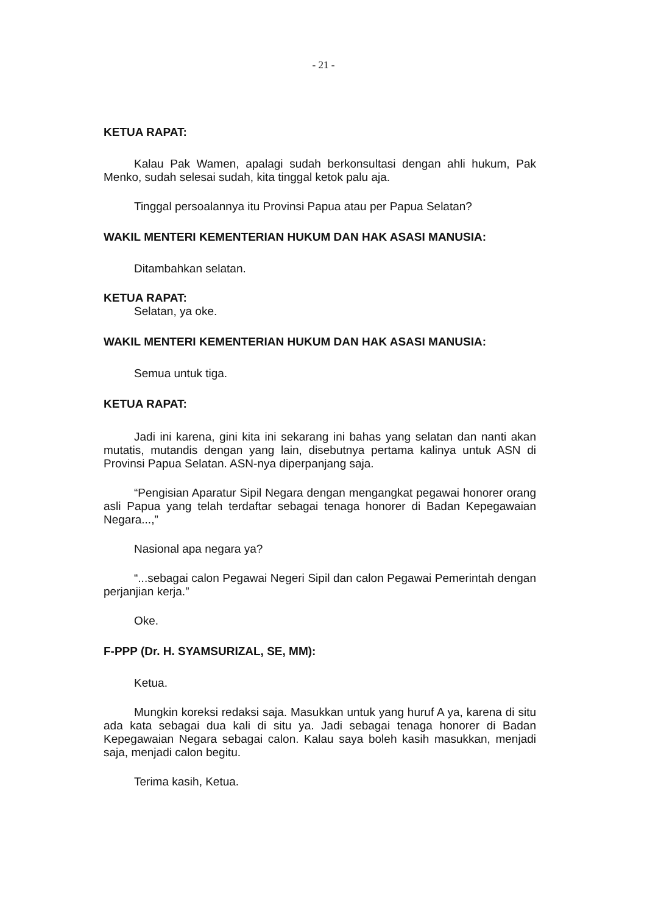- 21 -
KETUA RAPAT:
Kalau Pak Wamen, apalagi sudah berkonsultasi dengan ahli hukum, Pak Menko, sudah selesai sudah, kita tinggal ketok palu aja.
Tinggal persoalannya itu Provinsi Papua atau per Papua Selatan?
WAKIL MENTERI KEMENTERIAN HUKUM DAN HAK ASASI MANUSIA:
Ditambahkan selatan.
KETUA RAPAT:
Selatan, ya oke.
WAKIL MENTERI KEMENTERIAN HUKUM DAN HAK ASASI MANUSIA:
Semua untuk tiga.
KETUA RAPAT:
Jadi ini karena, gini kita ini sekarang ini bahas yang selatan dan nanti akan mutatis, mutandis dengan yang lain, disebutnya pertama kalinya untuk ASN di Provinsi Papua Selatan. ASN-nya diperpanjang saja.
“Pengisian Aparatur Sipil Negara dengan mengangkat pegawai honorer orang asli Papua yang telah terdaftar sebagai tenaga honorer di Badan Kepegawaian Negara...,”
Nasional apa negara ya?
“...sebagai calon Pegawai Negeri Sipil dan calon Pegawai Pemerintah dengan perjanjian kerja.”
Oke.
F-PPP (Dr. H. SYAMSURIZAL, SE, MM):
Ketua.
Mungkin koreksi redaksi saja. Masukkan untuk yang huruf A ya, karena di situ ada kata sebagai dua kali di situ ya. Jadi sebagai tenaga honorer di Badan Kepegawaian Negara sebagai calon. Kalau saya boleh kasih masukkan, menjadi saja, menjadi calon begitu.
Terima kasih, Ketua.